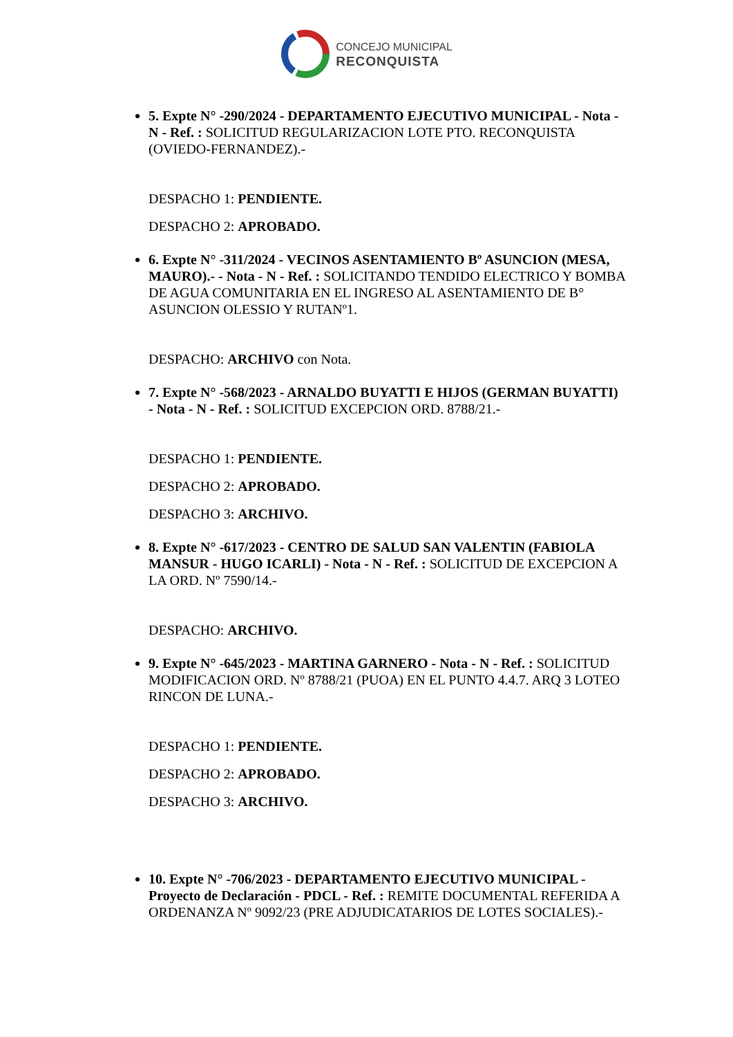CONCEJO MUNICIPAL
RECONQUISTA
5. Expte N° -290/2024 - DEPARTAMENTO EJECUTIVO MUNICIPAL - Nota - N - Ref. : SOLICITUD REGULARIZACION LOTE PTO. RECONQUISTA (OVIEDO-FERNANDEZ).-
DESPACHO 1: PENDIENTE.
DESPACHO 2: APROBADO.
6. Expte N° -311/2024 - VECINOS ASENTAMIENTO Bº ASUNCION (MESA, MAURO).- - Nota - N - Ref. : SOLICITANDO TENDIDO ELECTRICO Y BOMBA DE AGUA COMUNITARIA EN EL INGRESO AL ASENTAMIENTO DE B° ASUNCION OLESSIO Y RUTANº1.
DESPACHO: ARCHIVO con Nota.
7. Expte N° -568/2023 - ARNALDO BUYATTI E HIJOS (GERMAN BUYATTI) - Nota - N - Ref. : SOLICITUD EXCEPCION ORD. 8788/21.-
DESPACHO 1: PENDIENTE.
DESPACHO 2: APROBADO.
DESPACHO 3: ARCHIVO.
8. Expte N° -617/2023 - CENTRO DE SALUD SAN VALENTIN (FABIOLA MANSUR - HUGO ICARLI) - Nota - N - Ref. : SOLICITUD DE EXCEPCION A LA ORD. Nº 7590/14.-
DESPACHO: ARCHIVO.
9. Expte N° -645/2023 - MARTINA GARNERO - Nota - N - Ref. : SOLICITUD MODIFICACION ORD. Nº 8788/21 (PUOA) EN EL PUNTO 4.4.7. ARQ 3 LOTEO RINCON DE LUNA.-
DESPACHO 1: PENDIENTE.
DESPACHO 2: APROBADO.
DESPACHO 3: ARCHIVO.
10. Expte N° -706/2023 - DEPARTAMENTO EJECUTIVO MUNICIPAL - Proyecto de Declaración - PDCL - Ref. : REMITE DOCUMENTAL REFERIDA A ORDENANZA Nº 9092/23 (PRE ADJUDICATARIOS DE LOTES SOCIALES).-